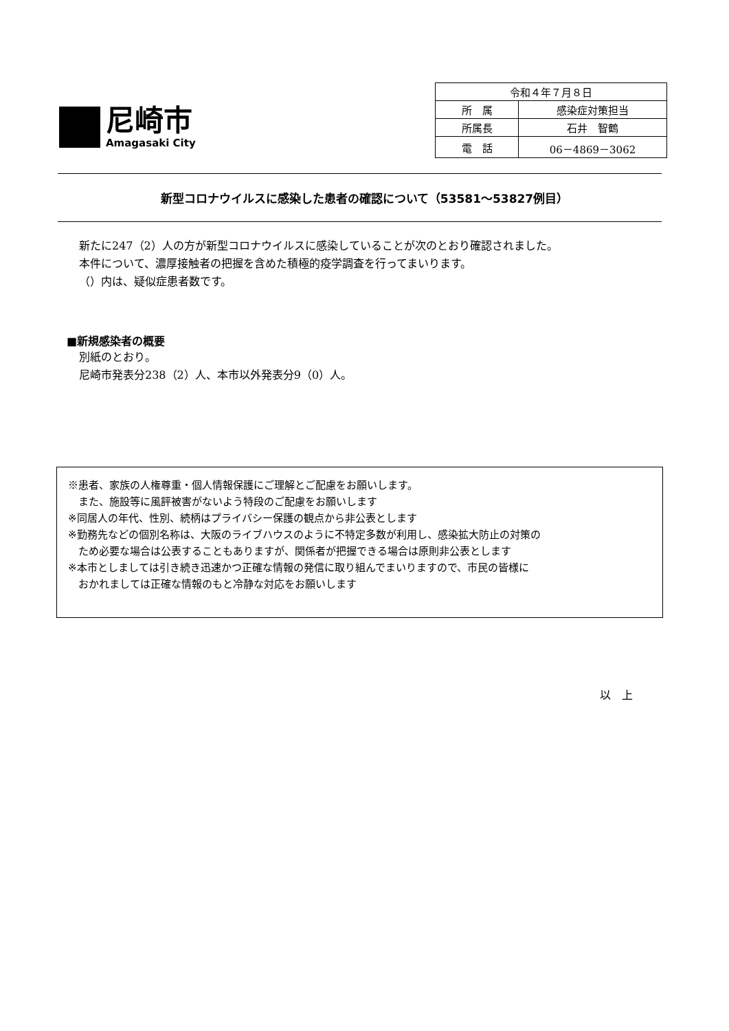尼崎市
Amagasaki City
| 令和４年７月８日 | |
| 所 属 | 感染症対策担当 |
| 所属長 | 石井 智鶴 |
| 電 話 | 06－4869－3062 |
新型コロナウイルスに感染した患者の確認について（53581～53827例目）
新たに247（2）人の方が新型コロナウイルスに感染していることが次のとおり確認されました。
本件について、濃厚接触者の把握を含めた積極的疫学調査を行ってまいります。
（）内は、疑似症患者数です。
■新規感染者の概要
別紙のとおり。
尼崎市発表分238（2）人、本市以外発表分9（0）人。
※患者、家族の人権尊重・個人情報保護にご理解とご配慮をお願いします。
　また、施設等に風評被害がないよう特段のご配慮をお願いします
※同居人の年代、性別、続柄はプライバシー保護の観点から非公表とします
※勤務先などの個別名称は、大阪のライブハウスのように不特定多数が利用し、感染拡大防止の対策の
　ため必要な場合は公表することもありますが、関係者が把握できる場合は原則非公表とします
※本市としましては引き続き迅速かつ正確な情報の発信に取り組んでまいりますので、市民の皆様に
　おかれましては正確な情報のもと冷静な対応をお願いします
以　上